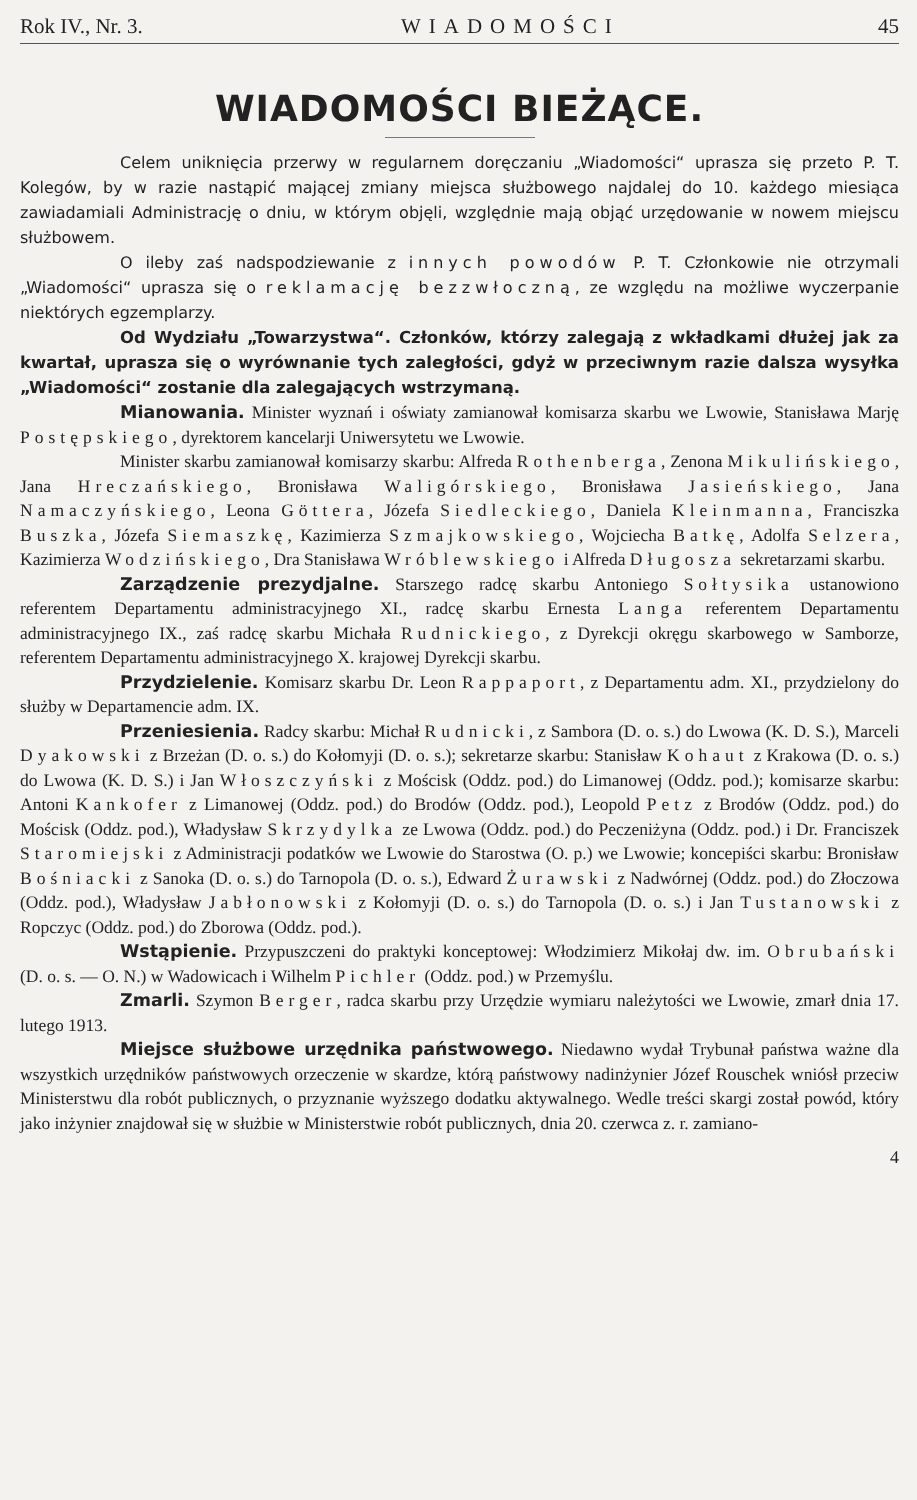Rok IV., Nr. 3. WIADOMOŚCI 45
WIADOMOŚCI BIEŻĄCE.
Celem uniknięcia przerwy w regularnem doręczaniu „Wiadomości“ uprasza się przeto P. T. Kolegów, by w razie nastąpić mającej zmiany miejsca służbowego najdalej do 10. każdego miesiąca zawiadamiali Administrację o dniu, w którym objęli, względnie mają objąć urzędowanie w nowem miejscu służbowem.
O ileby zaś nadspodziewanie z innych powodów P. T. Członkowie nie otrzymali „Wiadomości“ uprasza się o reklamację bezzwłoczną, ze względu na możliwe wyczerpanie niektórych egzemplarzy.
Od Wydziału „Towarzystwa“. Członków, którzy zalegają z wkładkami dłużej jak za kwartał, uprasza się o wyrównanie tych zaległości, gdyż w przeciwnym razie dalsza wysyłka „Wiadomości“ zostanie dla zalegających wstrzymaną.
Mianowania. Minister wyznań i oświaty zamianował komisarza skarbu we Lwowie, Stanisława Marję Postępskiego, dyrektorem kancelarji Uniwersytetu we Lwowie.
Minister skarbu zamianował komisarzy skarbu: Alfreda Rothenberga, Zenona Mikulińskiego, Jana Hreczańskiego, Bronisława Waligórskiego, Bronisława Jasieńskiego, Jana Namaczyńskiego, Leona Göttera, Józefa Siedleckiego, Daniela Kleinmanna, Franciszka Buszka, Józefa Siemaszkę, Kazimierza Szmajkowskiego, Wojciecha Batkę, Adolfa Selzera, Kazimierza Wodzińskiego, Dra Stanisława Wróblewskiego i Alfreda Długosza sekretarzami skarbu.
Zarządzenie prezydjalne. Starszego radcę skarbu Antoniego Sołtysika ustanowiono referentem Departamentu administracyjnego XI., radcę skarbu Ernesta Langa referentem Departamentu administracyjnego IX., zaś radcę skarbu Michała Rudnickiego, z Dyrekcji okręgu skarbowego w Samborze, referentem Departamentu administracyjnego X. krajowej Dyrekcji skarbu.
Przydzielenie. Komisarz skarbu Dr. Leon Rappaport, z Departamentu adm. XI., przydzielony do służby w Departamencie adm. IX.
Przeniesienia. Radcy skarbu: Michał Rudnicki, z Sambora (D. o. s.) do Lwowa (K. D. S.), Marceli Dyakowski z Brzeżan (D. o. s.) do Kołomyji (D. o. s.); sekretarze skarbu: Stanisław Kohaut z Krakowa (D. o. s.) do Lwowa (K. D. S.) i Jan Włoszczyński z Mościsk (Oddz. pod.) do Limanowej (Oddz. pod.); komisarze skarbu: Antoni Kankofer z Limanowej (Oddz. pod.) do Brodów (Oddz. pod.), Leopold Petz z Brodów (Oddz. pod.) do Mościsk (Oddz. pod.), Władysław Skrzydylka ze Lwowa (Oddz. pod.) do Peczeniżyna (Oddz. pod.) i Dr. Franciszek Staromiejski z Administracji podatków we Lwowie do Starostwa (O. p.) we Lwowie; koncepiści skarbu: Bronisław Bośniacki z Sanoka (D. o. s.) do Tarnopola (D. o. s.), Edward Żurawski z Nadwórnej (Oddz. pod.) do Złoczowa (Oddz. pod.), Władysław Jabłonowski z Kołomyji (D. o. s.) do Tarnopola (D. o. s.) i Jan Tustanowski z Ropczyc (Oddz. pod.) do Zborowa (Oddz. pod.).
Wstąpienie. Przypuszczeni do praktyki konceptowej: Włodzimierz Mikołaj dw. im. Obrubański (D. o. s. — O. N.) w Wadowicach i Wilhelm Pichler (Oddz. pod.) w Przemyślu.
Zmarli. Szymon Berger, radca skarbu przy Urzędzie wymiaru należytości we Lwowie, zmarł dnia 17. lutego 1913.
Miejsce służbowe urzędnika państwowego. Niedawno wydał Trybunał państwa ważne dla wszystkich urzędników państwowych orzeczenie w skardze, którą państwowy nadinżynier Józef Rouschek wniósł przeciw Ministerstwu dla robót publicznych, o przyznanie wyższego dodatku aktywalnego. Wedle treści skargi został powód, który jako inżynier znajdował się w służbie w Ministerstwie robót publicznych, dnia 20. czerwca z. r. zamiano-
4